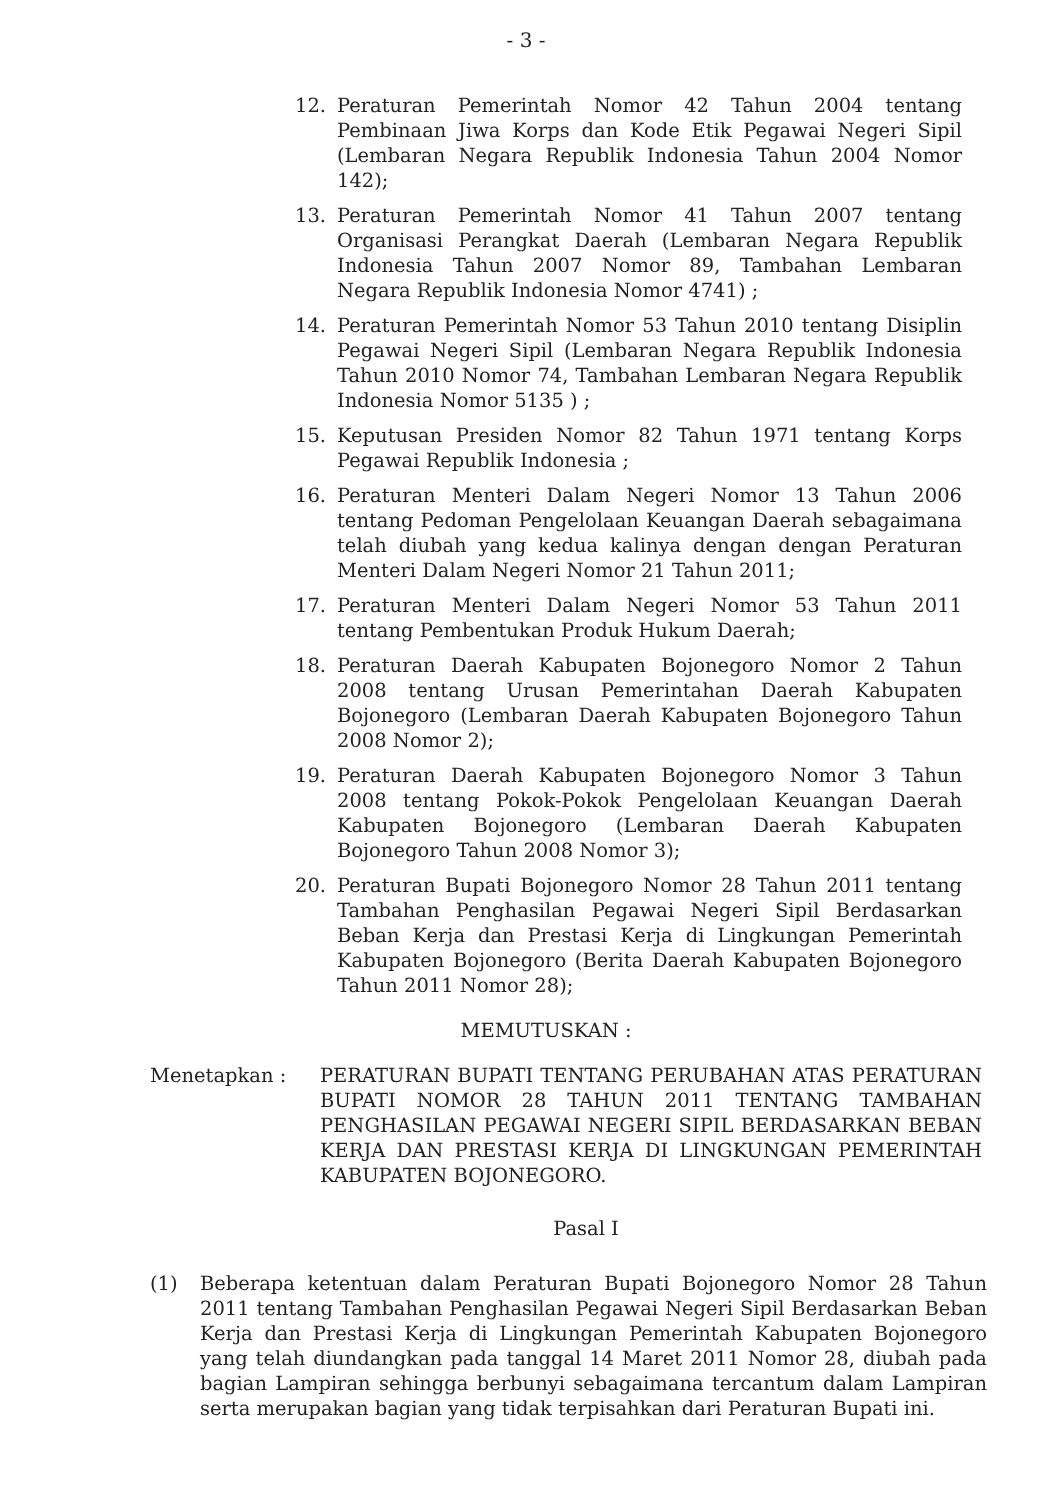- 3 -
12. Peraturan Pemerintah Nomor 42 Tahun 2004 tentang Pembinaan Jiwa Korps dan Kode Etik Pegawai Negeri Sipil (Lembaran Negara Republik Indonesia Tahun 2004 Nomor 142);
13. Peraturan Pemerintah Nomor 41 Tahun 2007 tentang Organisasi Perangkat Daerah (Lembaran Negara Republik Indonesia Tahun 2007 Nomor 89, Tambahan Lembaran Negara Republik Indonesia Nomor 4741) ;
14. Peraturan Pemerintah Nomor 53 Tahun 2010 tentang Disiplin Pegawai Negeri Sipil (Lembaran Negara Republik Indonesia Tahun 2010 Nomor 74, Tambahan Lembaran Negara Republik Indonesia Nomor 5135 ) ;
15. Keputusan Presiden Nomor 82 Tahun 1971 tentang Korps Pegawai Republik Indonesia ;
16. Peraturan Menteri Dalam Negeri Nomor 13 Tahun 2006 tentang Pedoman Pengelolaan Keuangan Daerah sebagaimana telah diubah yang kedua kalinya dengan dengan Peraturan Menteri Dalam Negeri Nomor 21 Tahun 2011;
17. Peraturan Menteri Dalam Negeri Nomor 53 Tahun 2011 tentang Pembentukan Produk Hukum Daerah;
18. Peraturan Daerah Kabupaten Bojonegoro Nomor 2 Tahun 2008 tentang Urusan Pemerintahan Daerah Kabupaten Bojonegoro (Lembaran Daerah Kabupaten Bojonegoro Tahun 2008 Nomor 2);
19. Peraturan Daerah Kabupaten Bojonegoro Nomor 3 Tahun 2008 tentang Pokok-Pokok Pengelolaan Keuangan Daerah Kabupaten Bojonegoro (Lembaran Daerah Kabupaten Bojonegoro Tahun 2008 Nomor 3);
20. Peraturan Bupati Bojonegoro Nomor 28 Tahun 2011 tentang Tambahan Penghasilan Pegawai Negeri Sipil Berdasarkan Beban Kerja dan Prestasi Kerja di Lingkungan Pemerintah Kabupaten Bojonegoro (Berita Daerah Kabupaten Bojonegoro Tahun 2011 Nomor 28);
MEMUTUSKAN :
Menetapkan : PERATURAN BUPATI TENTANG PERUBAHAN ATAS PERATURAN BUPATI NOMOR 28 TAHUN 2011 TENTANG TAMBAHAN PENGHASILAN PEGAWAI NEGERI SIPIL BERDASARKAN BEBAN KERJA DAN PRESTASI KERJA DI LINGKUNGAN PEMERINTAH KABUPATEN BOJONEGORO.
Pasal I
(1) Beberapa ketentuan dalam Peraturan Bupati Bojonegoro Nomor 28 Tahun 2011 tentang Tambahan Penghasilan Pegawai Negeri Sipil Berdasarkan Beban Kerja dan Prestasi Kerja di Lingkungan Pemerintah Kabupaten Bojonegoro yang telah diundangkan pada tanggal 14 Maret 2011 Nomor 28, diubah pada bagian Lampiran sehingga berbunyi sebagaimana tercantum dalam Lampiran serta merupakan bagian yang tidak terpisahkan dari Peraturan Bupati ini.